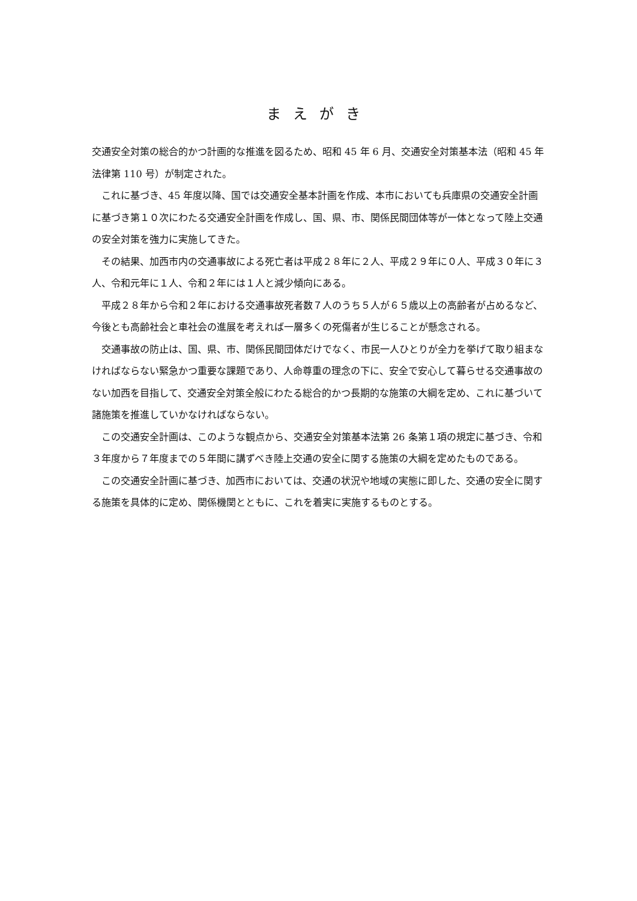まえがき
交通安全対策の総合的かつ計画的な推進を図るため、昭和 45 年 6 月、交通安全対策基本法（昭和 45 年法律第 110 号）が制定された。
これに基づき、45 年度以降、国では交通安全基本計画を作成、本市においても兵庫県の交通安全計画に基づき第１０次にわたる交通安全計画を作成し、国、県、市、関係民間団体等が一体となって陸上交通の安全対策を強力に実施してきた。
その結果、加西市内の交通事故による死亡者は平成２８年に２人、平成２９年に０人、平成３０年に３人、令和元年に１人、令和２年には１人と減少傾向にある。
平成２８年から令和２年における交通事故死者数７人のうち５人が６５歳以上の高齢者が占めるなど、今後とも高齢社会と車社会の進展を考えれば一層多くの死傷者が生じることが懸念される。
交通事故の防止は、国、県、市、関係民間団体だけでなく、市民一人ひとりが全力を挙げて取り組まなければならない緊急かつ重要な課題であり、人命尊重の理念の下に、安全で安心して暮らせる交通事故のない加西を目指して、交通安全対策全般にわたる総合的かつ長期的な施策の大綱を定め、これに基づいて諸施策を推進していかなければならない。
この交通安全計画は、このような観点から、交通安全対策基本法第 26 条第１項の規定に基づき、令和３年度から７年度までの５年間に講ずべき陸上交通の安全に関する施策の大綱を定めたものである。
この交通安全計画に基づき、加西市においては、交通の状況や地域の実態に即した、交通の安全に関する施策を具体的に定め、関係機関とともに、これを着実に実施するものとする。